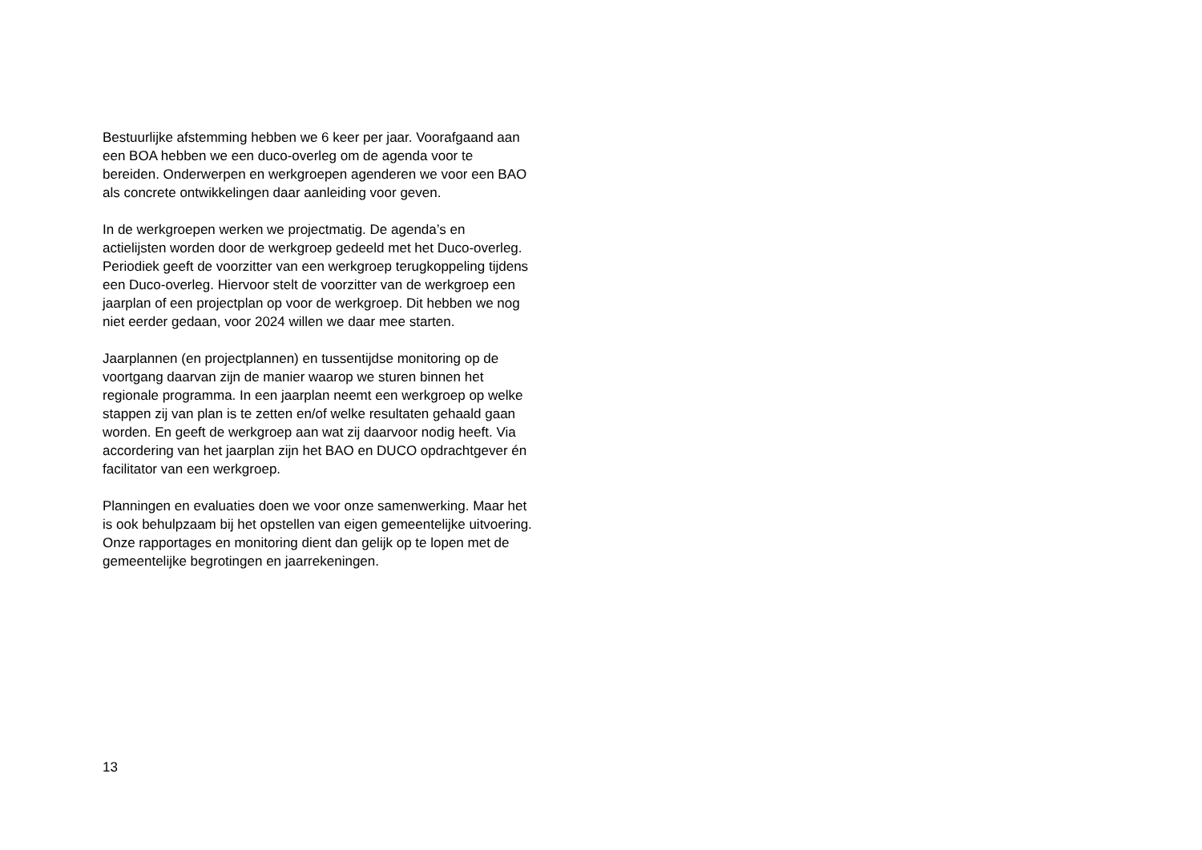Bestuurlijke afstemming hebben we 6 keer per jaar. Voorafgaand aan
een BOA hebben we een duco-overleg om de agenda voor te
bereiden. Onderwerpen en werkgroepen agenderen we voor een BAO
als concrete ontwikkelingen daar aanleiding voor geven.
In de werkgroepen werken we projectmatig. De agenda’s en
actielijsten worden door de werkgroep gedeeld met het Duco-overleg.
Periodiek geeft de voorzitter van een werkgroep terugkoppeling tijdens
een Duco-overleg. Hiervoor stelt de voorzitter van de werkgroep een
jaarplan of een projectplan op voor de werkgroep. Dit hebben we nog
niet eerder gedaan, voor 2024 willen we daar mee starten.
Jaarplannen (en projectplannen) en tussentijdse monitoring op de
voortgang daarvan zijn de manier waarop we sturen binnen het
regionale programma. In een jaarplan neemt een werkgroep op welke
stappen zij van plan is te zetten en/of welke resultaten gehaald gaan
worden. En geeft de werkgroep aan wat zij daarvoor nodig heeft. Via
accordering van het jaarplan zijn het BAO en DUCO opdrachtgever én
facilitator van een werkgroep.
Planningen en evaluaties doen we voor onze samenwerking. Maar het
is ook behulpzaam bij het opstellen van eigen gemeentelijke uitvoering.
Onze rapportages en monitoring dient dan gelijk op te lopen met de
gemeentelijke begrotingen en jaarrekeningen.
13